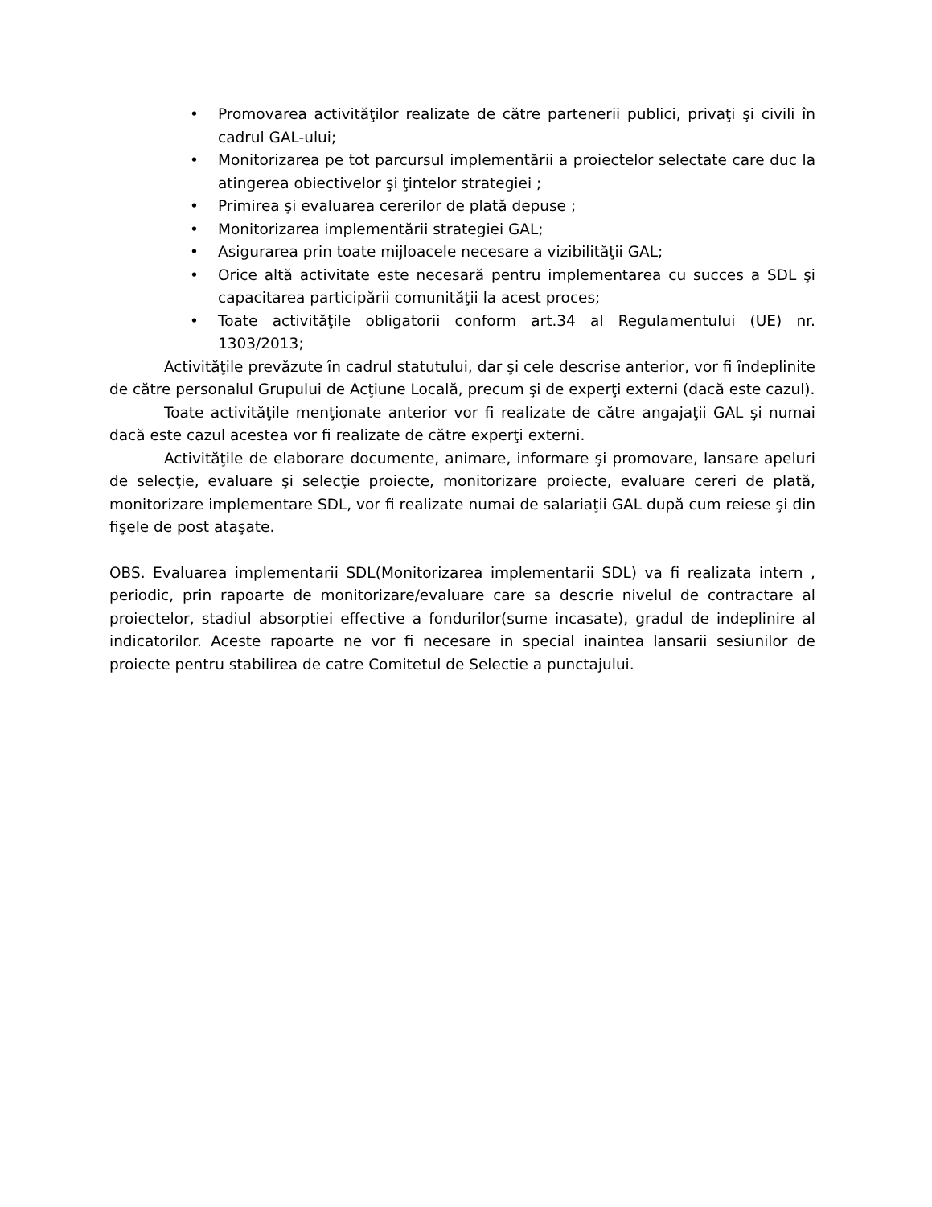• Promovarea activităţilor realizate de către partenerii publici, privaţi şi civili în cadrul GAL-ului;
• Monitorizarea pe tot parcursul implementării a proiectelor selectate care duc la atingerea obiectivelor şi ţintelor strategiei ;
• Primirea şi evaluarea cererilor de plată depuse ;
• Monitorizarea implementării strategiei GAL;
• Asigurarea prin toate mijloacele necesare a vizibilităţii GAL;
• Orice altă activitate este necesară pentru implementarea cu succes a SDL şi capacitarea participării comunităţii la acest proces;
• Toate activităţile obligatorii conform art.34 al Regulamentului (UE) nr. 1303/2013;
Activităţile prevăzute în cadrul statutului, dar şi cele descrise anterior, vor fi îndeplinite de către personalul Grupului de Acţiune Locală, precum şi de experţi externi (dacă este cazul).
Toate activităţile menţionate anterior vor fi realizate de către angajaţii GAL şi numai dacă este cazul acestea vor fi realizate de către experţi externi.
Activităţile de elaborare documente, animare, informare şi promovare, lansare apeluri de selecţie, evaluare şi selecţie proiecte, monitorizare proiecte, evaluare cereri de plată, monitorizare implementare SDL, vor fi realizate numai de salariaţii GAL după cum reiese şi din fişele de post ataşate.
OBS. Evaluarea implementarii SDL(Monitorizarea implementarii SDL) va fi realizata intern , periodic, prin rapoarte de monitorizare/evaluare care sa descrie nivelul de contractare al proiectelor, stadiul absorptiei effective a fondurilor(sume incasate), gradul de indeplinire al indicatorilor. Aceste rapoarte ne vor fi necesare in special inaintea lansarii sesiunilor de proiecte pentru stabilirea de catre Comitetul de Selectie a punctajului.